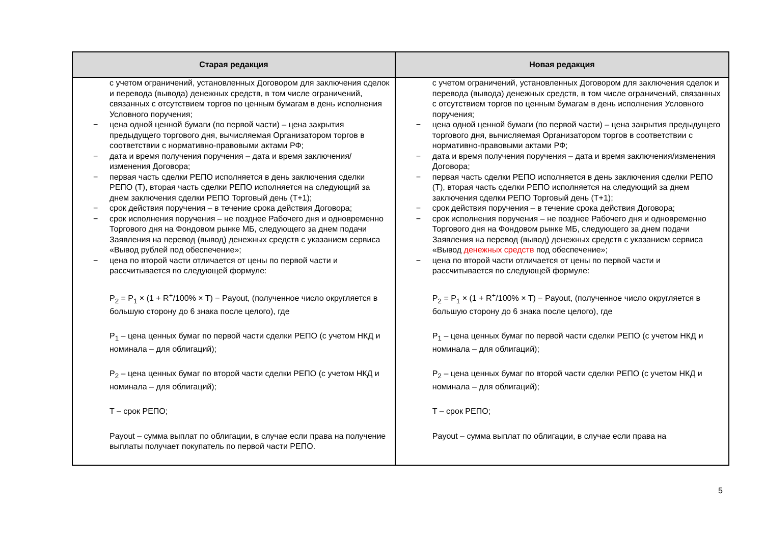| Старая редакция | Новая редакция |
| --- | --- |
| с учетом ограничений, установленных Договором для заключения сделок и перевода (вывода) денежных средств, в том числе ограничений, связанных с отсутствием торгов по ценным бумагам в день исполнения Условного поручения; − цена одной ценной бумаги (по первой части) – цена закрытия предыдущего торгового дня, вычисляемая Организатором торгов в соответствии с нормативно-правовыми актами РФ; − дата и время получения поручения – дата и время заключения/изменения Договора; − первая часть сделки РЕПО исполняется в день заключения сделки РЕПО (Т), вторая часть сделки РЕПО исполняется на следующий за днем заключения сделки РЕПО Торговый день (Т+1); − срок действия поручения – в течение срока действия Договора; − срок исполнения поручения – не позднее Рабочего дня и одновременно Торгового дня на Фондовом рынке МБ, следующего за днем подачи Заявления на перевод (вывод) денежных средств с указанием сервиса «Вывод рублей под обеспечение»; − цена по второй части отличается от цены по первой части и рассчитывается по следующей формуле: P<sub>2</sub> = P<sub>1</sub> × (1 + R<sup>+</sup>/100% × T) − Payout, (полученное число округляется в большую сторону до 6 знака после целого), где P<sub>1</sub> – цена ценных бумаг по первой части сделки РЕПО (с учетом НКД и номинала – для облигаций); P<sub>2</sub> – цена ценных бумаг по второй части сделки РЕПО (с учетом НКД и номинала – для облигаций); T – срок РЕПО; Payout – сумма выплат по облигации, в случае если права на получение выплаты получает покупатель по первой части РЕПО. | с учетом ограничений, установленных Договором для заключения сделок и перевода (вывода) денежных средств, в том числе ограничений, связанных с отсутствием торгов по ценным бумагам в день исполнения Условного поручения; − цена одной ценной бумаги (по первой части) – цена закрытия предыдущего торгового дня, вычисляемая Организатором торгов в соответствии с нормативно-правовыми актами РФ; − дата и время получения поручения – дата и время заключения/изменения Договора; − первая часть сделки РЕПО исполняется в день заключения сделки РЕПО (Т), вторая часть сделки РЕПО исполняется на следующий за днем заключения сделки РЕПО Торговый день (Т+1); − срок действия поручения – в течение срока действия Договора; − срок исполнения поручения – не позднее Рабочего дня и одновременно Торгового дня на Фондовом рынке МБ, следующего за днем подачи Заявления на перевод (вывод) денежных средств с указанием сервиса «Вывод денежных средств под обеспечение»; − цена по второй части отличается от цены по первой части и рассчитывается по следующей формуле: P<sub>2</sub> = P<sub>1</sub> × (1 + R<sup>+</sup>/100% × T) − Payout, (полученное число округляется в большую сторону до 6 знака после целого), где P<sub>1</sub> – цена ценных бумаг по первой части сделки РЕПО (с учетом НКД и номинала – для облигаций); P<sub>2</sub> – цена ценных бумаг по второй части сделки РЕПО (с учетом НКД и номинала – для облигаций); T – срок РЕПО; Payout – сумма выплат по облигации, в случае если права на |
5